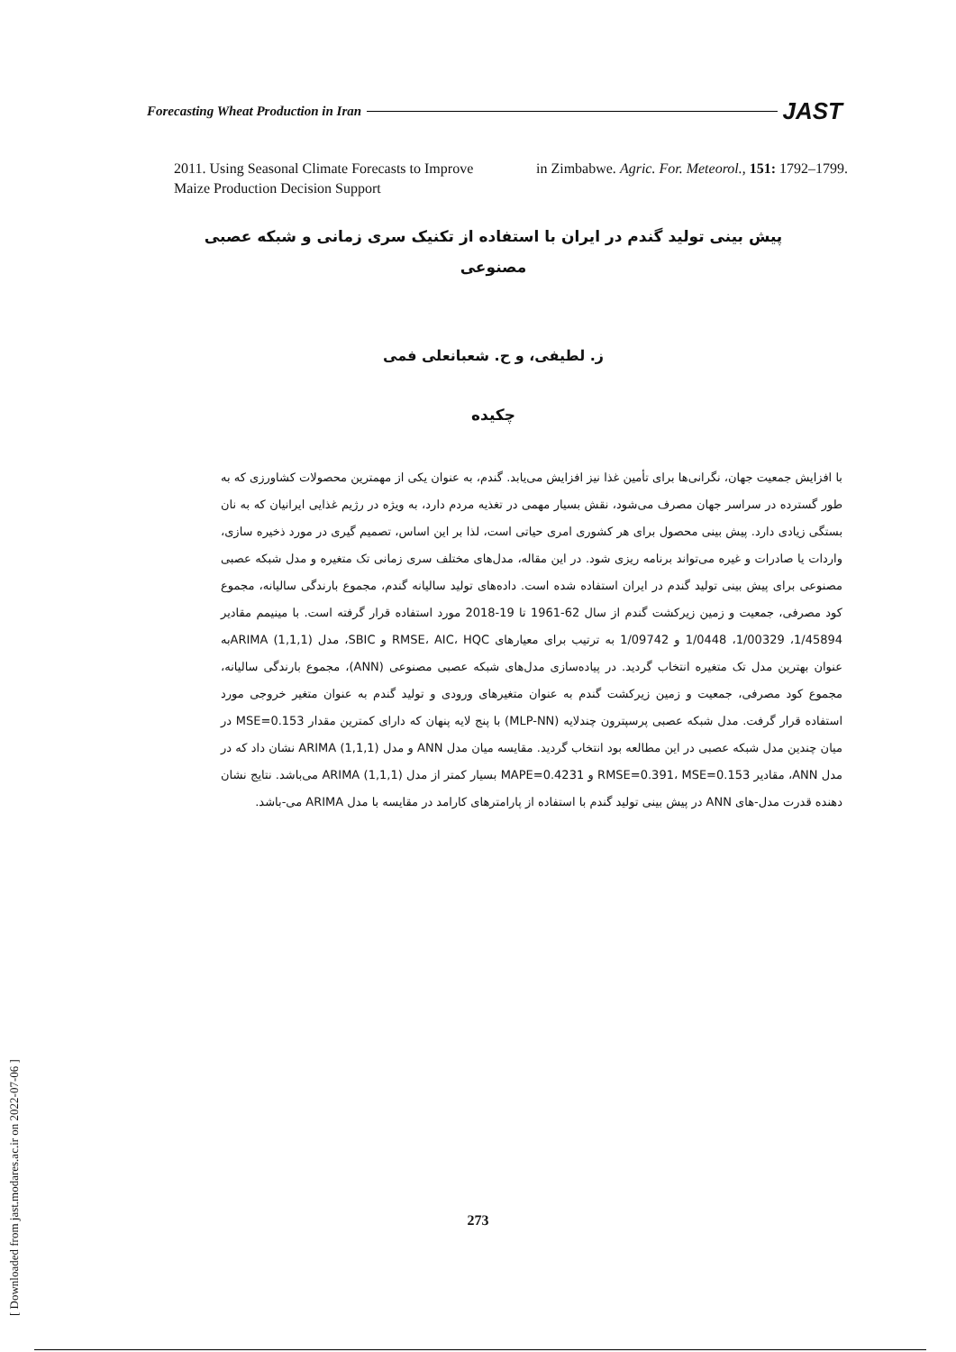Forecasting Wheat Production in Iran JAST
2011. Using Seasonal Climate Forecasts to Improve Maize Production Decision Support
in Zimbabwe. Agric. For. Meteorol., 151: 1792–1799.
پیش بینی تولید گندم در ایران با استفاده از تکنیک سری زمانی و شبکه عصبی
مصنوعی
ز. لطیفی، و ح. شعبانعلی فمی
چکیده
با افزایش جمعیت جهان، نگرانی‌ها برای تأمین غذا نیز افزایش می‌یابد. گندم، به عنوان یکی از مهمترین محصولات کشاورزی که به طور گسترده در سراسر جهان مصرف می‌شود، نقش بسیار مهمی در تغذیه مردم دارد، به ویژه در رژیم غذایی ایرانیان که به نان بستگی زیادی دارد. پیش بینی محصول برای هر کشوری امری حیاتی است، لذا بر این اساس، تصمیم گیری در مورد ذخیره سازی، واردات یا صادرات و غیره می‌تواند برنامه ریزی شود. در این مقاله، مدل‌های مختلف سری زمانی تک متغیره و مدل شبکه عصبی مصنوعی برای پیش بینی تولید گندم در ایران استفاده شده است. داده‌های تولید سالیانه گندم، مجموع بارندگی سالیانه، مجموع کود مصرفی، جمعیت و زمین زیرکشت گندم از سال 62-1961 تا 19-2018 مورد استفاده قرار گرفته است. با مینیمم مقادیر 1/45894، 1/00329، 1/0448 و 1/09742 به ترتیب برای معیارهای RMSE، AIC، HQC و SBIC، مدل ARIMA (1,1,1)به عنوان بهترین مدل تک متغیره انتخاب گردید. در پیاده‌سازی مدل‌های شبکه عصبی مصنوعی (ANN)، مجموع بارندگی سالیانه، مجموع کود مصرفی، جمعیت و زمین زیرکشت گندم به عنوان متغیرهای ورودی و تولید گندم به عنوان متغیر خروجی مورد استفاده قرار گرفت. مدل شبکه عصبی پرسپترون چندلایه (MLP-NN) با پنج لایه پنهان که دارای کمترین مقدار MSE=0.153 در میان چندین مدل شبکه عصبی در این مطالعه بود انتخاب گردید. مقایسه میان مدل ANN و مدل ARIMA (1,1,1) نشان داد که در مدل ANN، مقادیر RMSE=0.391، MSE=0.153 و MAPE=0.4231 بسیار کمتر از مدل ARIMA (1,1,1) می‌باشد. نتایج نشان دهنده قدرت مدل-های ANN در پیش بینی تولید گندم با استفاده از پارامترهای کارامد در مقایسه با مدل ARIMA می-باشد.
273
[ Downloaded from jast.modares.ac.ir on 2022-07-06 ]